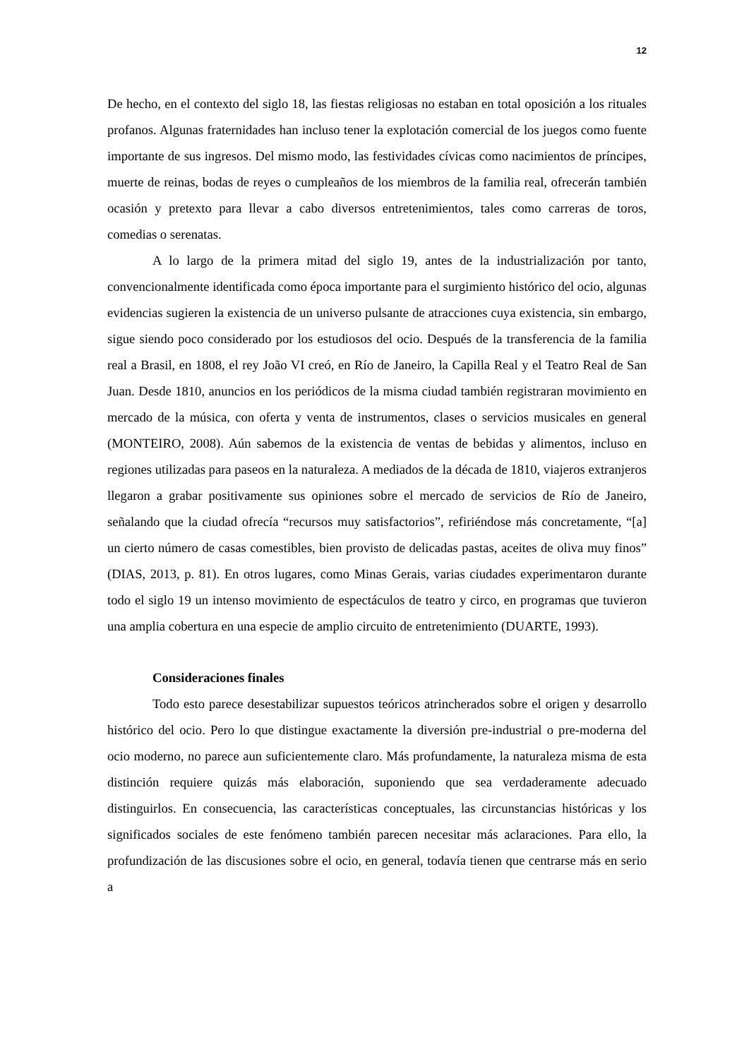12
De hecho, en el contexto del siglo 18, las fiestas religiosas no estaban en total oposición a los rituales profanos. Algunas fraternidades han incluso tener la explotación comercial de los juegos como fuente importante de sus ingresos. Del mismo modo, las festividades cívicas como nacimientos de príncipes, muerte de reinas, bodas de reyes o cumpleaños de los miembros de la familia real, ofrecerán también ocasión y pretexto para llevar a cabo diversos entretenimientos, tales como carreras de toros, comedias o serenatas.
A lo largo de la primera mitad del siglo 19, antes de la industrialización por tanto, convencionalmente identificada como época importante para el surgimiento histórico del ocio, algunas evidencias sugieren la existencia de un universo pulsante de atracciones cuya existencia, sin embargo, sigue siendo poco considerado por los estudiosos del ocio. Después de la transferencia de la familia real a Brasil, en 1808, el rey João VI creó, en Río de Janeiro, la Capilla Real y el Teatro Real de San Juan. Desde 1810, anuncios en los periódicos de la misma ciudad también registraran movimiento en mercado de la música, con oferta y venta de instrumentos, clases o servicios musicales en general (MONTEIRO, 2008). Aún sabemos de la existencia de ventas de bebidas y alimentos, incluso en regiones utilizadas para paseos en la naturaleza. A mediados de la década de 1810, viajeros extranjeros llegaron a grabar positivamente sus opiniones sobre el mercado de servicios de Río de Janeiro, señalando que la ciudad ofrecía “recursos muy satisfactorios”, refiriéndose más concretamente, “[a] un cierto número de casas comestibles, bien provisto de delicadas pastas, aceites de oliva muy finos” (DIAS, 2013, p. 81). En otros lugares, como Minas Gerais, varias ciudades experimentaron durante todo el siglo 19 un intenso movimiento de espectáculos de teatro y circo, en programas que tuvieron una amplia cobertura en una especie de amplio circuito de entretenimiento (DUARTE, 1993).
Consideraciones finales
Todo esto parece desestabilizar supuestos teóricos atrincherados sobre el origen y desarrollo histórico del ocio. Pero lo que distingue exactamente la diversión pre-industrial o pre-moderna del ocio moderno, no parece aun suficientemente claro. Más profundamente, la naturaleza misma de esta distinción requiere quizás más elaboración, suponiendo que sea verdaderamente adecuado distinguirlos. En consecuencia, las características conceptuales, las circunstancias históricas y los significados sociales de este fenómeno también parecen necesitar más aclaraciones. Para ello, la profundización de las discusiones sobre el ocio, en general, todavía tienen que centrarse más en serio a